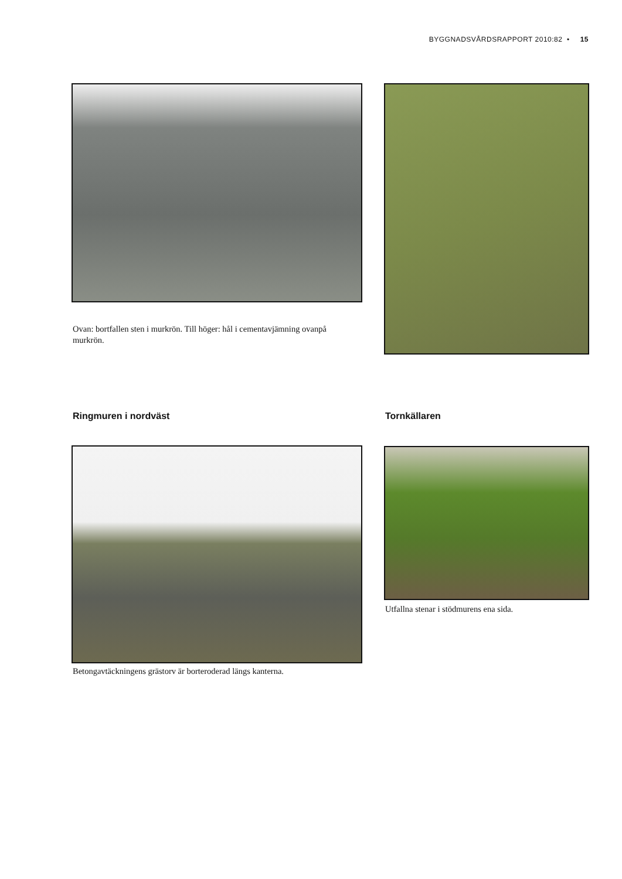BYGGNADSVÅRDSRAPPORT 2010:82 • 15
Ovan: bortfallen sten i murkrön. Till höger: hål i cementavjämning ovanpå murkrön.
Ringmuren i nordväst Tornkällaren
Betongavtäckningens grästorv är borteroderad längs kanterna.
Utfallna stenar i stödmurens ena sida.